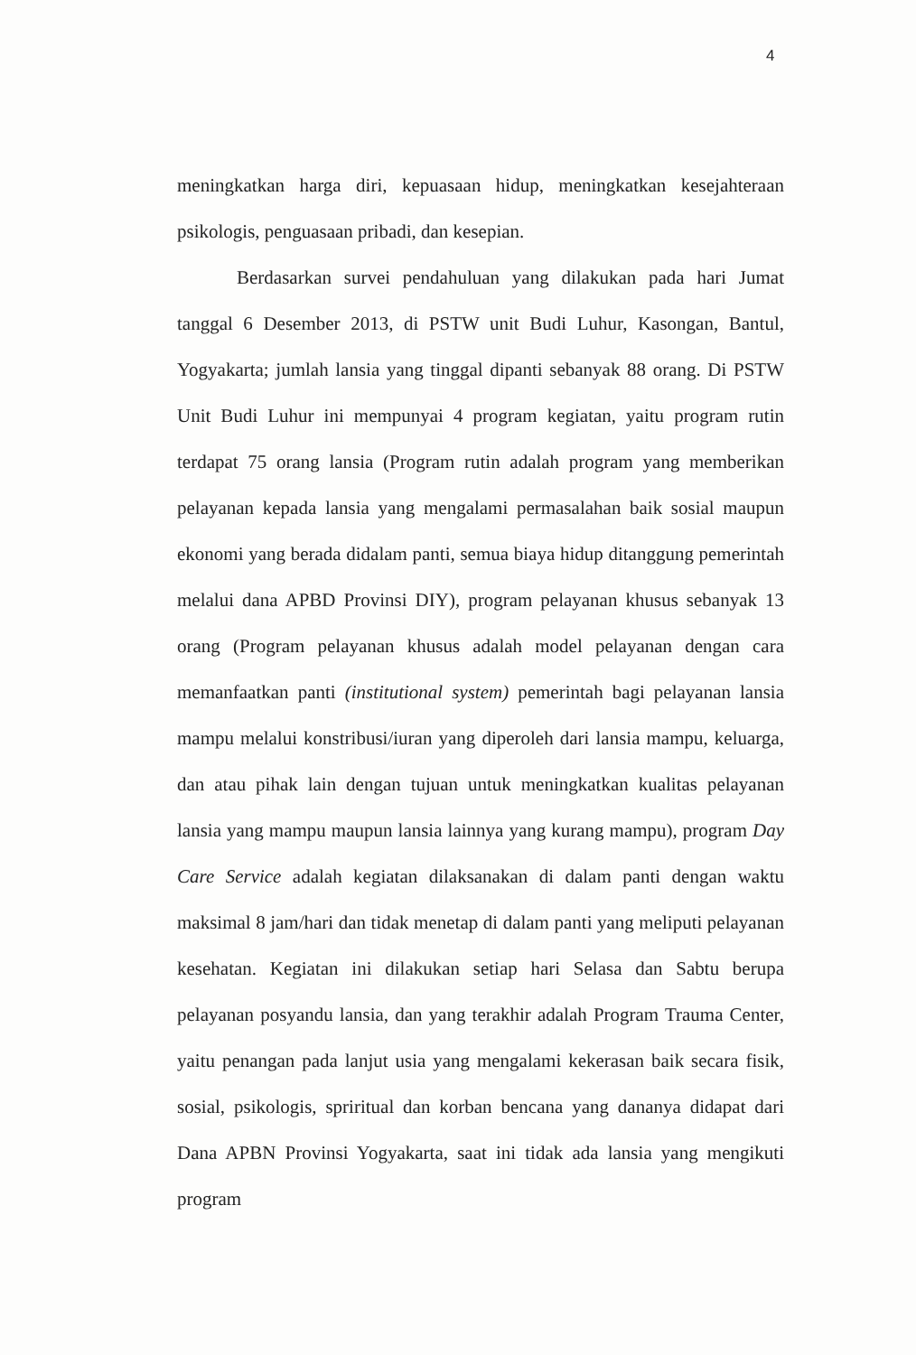4
meningkatkan harga diri, kepuasaan hidup, meningkatkan kesejahteraan psikologis, penguasaan pribadi, dan kesepian.
Berdasarkan survei pendahuluan yang dilakukan pada hari Jumat tanggal 6 Desember 2013, di PSTW unit Budi Luhur, Kasongan, Bantul, Yogyakarta; jumlah lansia yang tinggal dipanti sebanyak 88 orang. Di PSTW Unit Budi Luhur ini mempunyai 4 program kegiatan, yaitu program rutin terdapat 75 orang lansia (Program rutin adalah program yang memberikan pelayanan kepada lansia yang mengalami permasalahan baik sosial maupun ekonomi yang berada didalam panti, semua biaya hidup ditanggung pemerintah melalui dana APBD Provinsi DIY), program pelayanan khusus sebanyak 13 orang (Program pelayanan khusus adalah model pelayanan dengan cara memanfaatkan panti (institutional system) pemerintah bagi pelayanan lansia mampu melalui konstribusi/iuran yang diperoleh dari lansia mampu, keluarga, dan atau pihak lain dengan tujuan untuk meningkatkan kualitas pelayanan lansia yang mampu maupun lansia lainnya yang kurang mampu), program Day Care Service adalah kegiatan dilaksanakan di dalam panti dengan waktu maksimal 8 jam/hari dan tidak menetap di dalam panti yang meliputi pelayanan kesehatan. Kegiatan ini dilakukan setiap hari Selasa dan Sabtu berupa pelayanan posyandu lansia, dan yang terakhir adalah Program Trauma Center, yaitu penangan pada lanjut usia yang mengalami kekerasan baik secara fisik, sosial, psikologis, spriritual dan korban bencana yang dananya didapat dari Dana APBN Provinsi Yogyakarta, saat ini tidak ada lansia yang mengikuti program